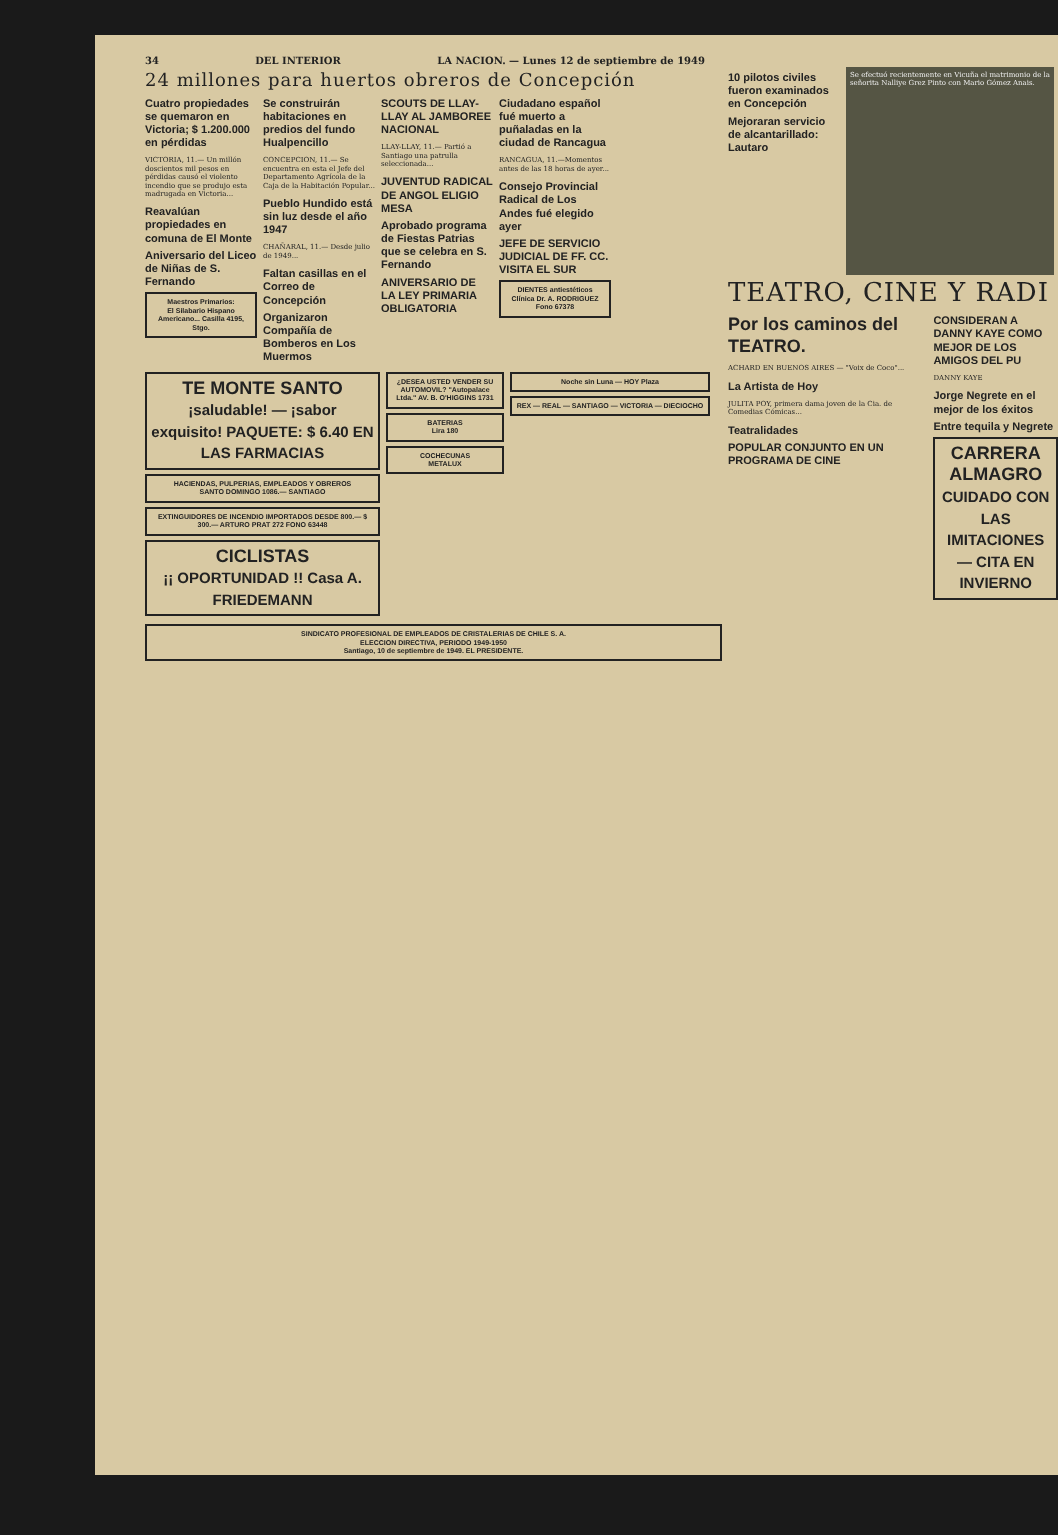34 DEL INTERIOR LA NACION. — Lunes 12 de septiembre de 1949
24 millones para huertos obreros de Concepción
Cuatro propiedades se quemaron en Victoria; $ 1.200.000 en pérdidas
VICTORIA, 11.— Un millón doscientos mil pesos en pérdidas causó el violento incendio que se produjo esta madrugada en Victoria...
Reavalúan propiedades en comuna de El Monte
Aniversario del Liceo de Niñas de S. Fernando
Maestros Primarios:
El Silabario Hispano Americano... Casilla 4195, Stgo.
Se construirán habitaciones en predios del fundo Hualpencillo
CONCEPCION, 11.— Se encuentra en esta el Jefe del Departamento Agrícola de la Caja de la Habitación Popular...
Pueblo Hundido está sin luz desde el año 1947
CHAÑARAL, 11.— Desde julio de 1949...
Faltan casillas en el Correo de Concepción
Organizaron Compañía de Bomberos en Los Muermos
SCOUTS DE LLAY-LLAY AL JAMBOREE NACIONAL
LLAY-LLAY, 11.— Partió a Santiago una patrulla seleccionada...
JUVENTUD RADICAL DE ANGOL ELIGIO MESA
Aprobado programa de Fiestas Patrias que se celebra en S. Fernando
ANIVERSARIO DE LA LEY PRIMARIA OBLIGATORIA
Ciudadano español fué muerto a puñaladas en la ciudad de Rancagua
RANCAGUA, 11.—Momentos antes de las 18 horas de ayer...
Consejo Provincial Radical de Los Andes fué elegido ayer
JEFE DE SERVICIO JUDICIAL DE FF. CC. VISITA EL SUR
DIENTES antiestéticos
Clínica Dr. A. RODRIGUEZ
Fono 67378
TE MONTE SANTO
¡saludable! — ¡sabor exquisito! PAQUETE: $ 6.40 EN LAS FARMACIAS
HACIENDAS, PULPERIAS, EMPLEADOS Y OBREROS
SANTO DOMINGO 1086.— SANTIAGO
EXTINGUIDORES DE INCENDIO IMPORTADOS DESDE 800.— $ 300.— ARTURO PRAT 272 FONO 63448
CICLISTAS
¡¡ OPORTUNIDAD !! Casa A. FRIEDEMANN
¿DESEA USTED VENDER SU AUTOMOVIL? "Autopalace Ltda." AV. B. O'HIGGINS 1731
BATERIAS
Lira 180
COCHECUNAS
METALUX
Noche sin Luna — HOY Plaza
REX — REAL — SANTIAGO — VICTORIA — DIECIOCHO
SINDICATO PROFESIONAL DE EMPLEADOS DE CRISTALERIAS DE CHILE S. A.
ELECCION DIRECTIVA, PERIODO 1949-1950
Santiago, 10 de septiembre de 1949. EL PRESIDENTE.
10 pilotos civiles fueron examinados en Concepción
Mejoraran servicio de alcantarillado: Lautaro
Se efectuó recientemente en Vicuña el matrimonio de la señorita Nalliye Grez Pinto con Mario Gómez Anais.
TEATRO, CINE Y RADI
Por los caminos del TEATRO.
ACHARD EN BUENOS AIRES — "Voix de Coco"...
La Artista de Hoy
JULITA POY, primera dama joven de la Cia. de Comedias Cómicas...
Teatralidades
POPULAR CONJUNTO EN UN PROGRAMA DE CINE
CONSIDERAN A DANNY KAYE COMO MEJOR DE LOS AMIGOS DEL PU
DANNY KAYE
Jorge Negrete en el mejor de los éxitos
Entre tequila y Negrete
CARRERA ALMAGRO
CUIDADO CON LAS IMITACIONES — CITA EN INVIERNO